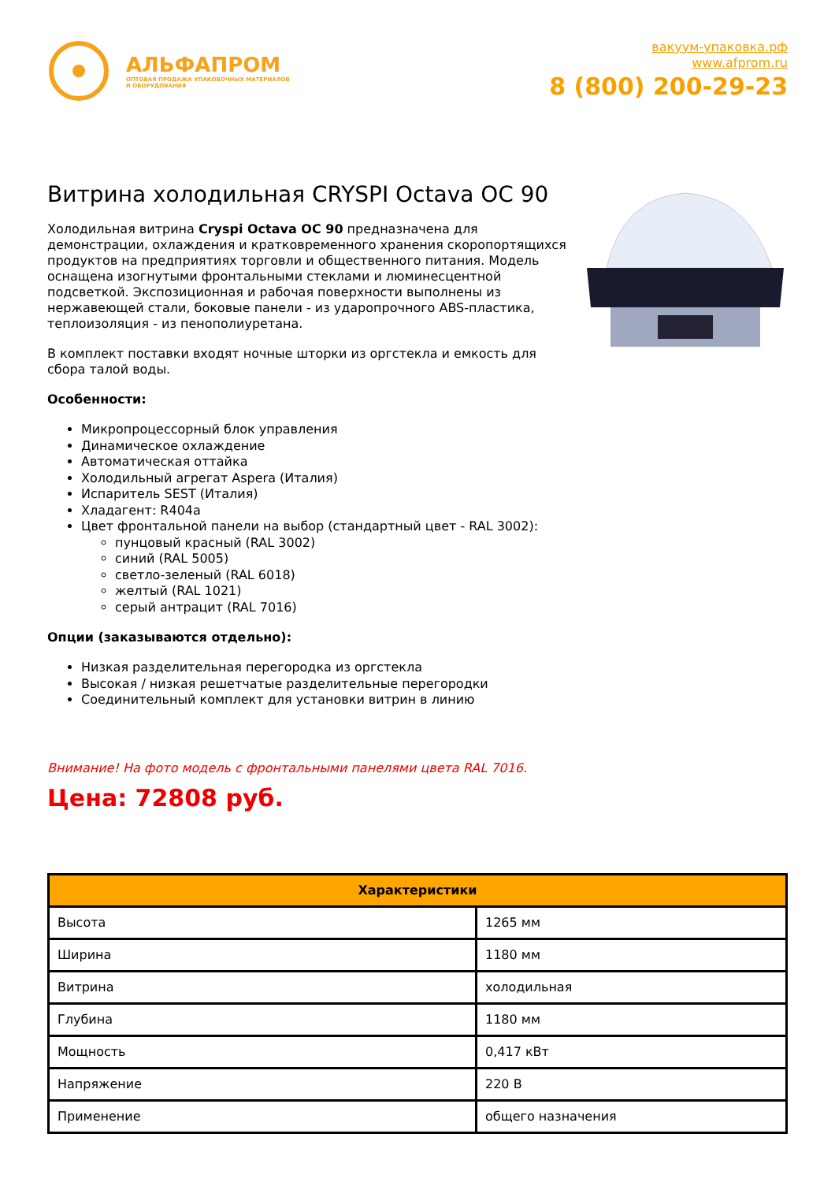АЛЬФАПРОМ
ОПТОВАЯ ПРОДАЖА УПАКОВОЧНЫХ МАТЕРИАЛОВ
И ОБОРУДОВАНИЯ
вакуум-упаковка.рф
www.afprom.ru
8 (800) 200-29-23
Витрина холодильная CRYSPI Octava OC 90
Холодильная витрина Cryspi Octava OC 90 предназначена для демонстрации, охлаждения и кратковременного хранения скоропортящихся продуктов на предприятиях торговли и общественного питания. Модель оснащена изогнутыми фронтальными стеклами и люминесцентной подсветкой. Экспозиционная и рабочая поверхности выполнены из нержавеющей стали, боковые панели - из ударопрочного ABS-пластика, теплоизоляция - из пенополиуретана.
В комплект поставки входят ночные шторки из оргстекла и емкость для сбора талой воды.
Особенности:
Микропроцессорный блок управления
Динамическое охлаждение
Автоматическая оттайка
Холодильный агрегат Aspera (Италия)
Испаритель SEST (Италия)
Хладагент: R404a
Цвет фронтальной панели на выбор (стандартный цвет - RAL 3002):
пунцовый красный (RAL 3002)
синий (RAL 5005)
светло-зеленый (RAL 6018)
желтый (RAL 1021)
серый антрацит (RAL 7016)
Опции (заказываются отдельно):
Низкая разделительная перегородка из оргстекла
Высокая / низкая решетчатые разделительные перегородки
Соединительный комплект для установки витрин в линию
Внимание! На фото модель с фронтальными панелями цвета RAL 7016.
Цена: 72808 руб.
| Характеристики | |
| --- | --- |
| Высота | 1265 мм |
| Ширина | 1180 мм |
| Витрина | холодильная |
| Глубина | 1180 мм |
| Мощность | 0,417 кВт |
| Напряжение | 220 В |
| Применение | общего назначения |